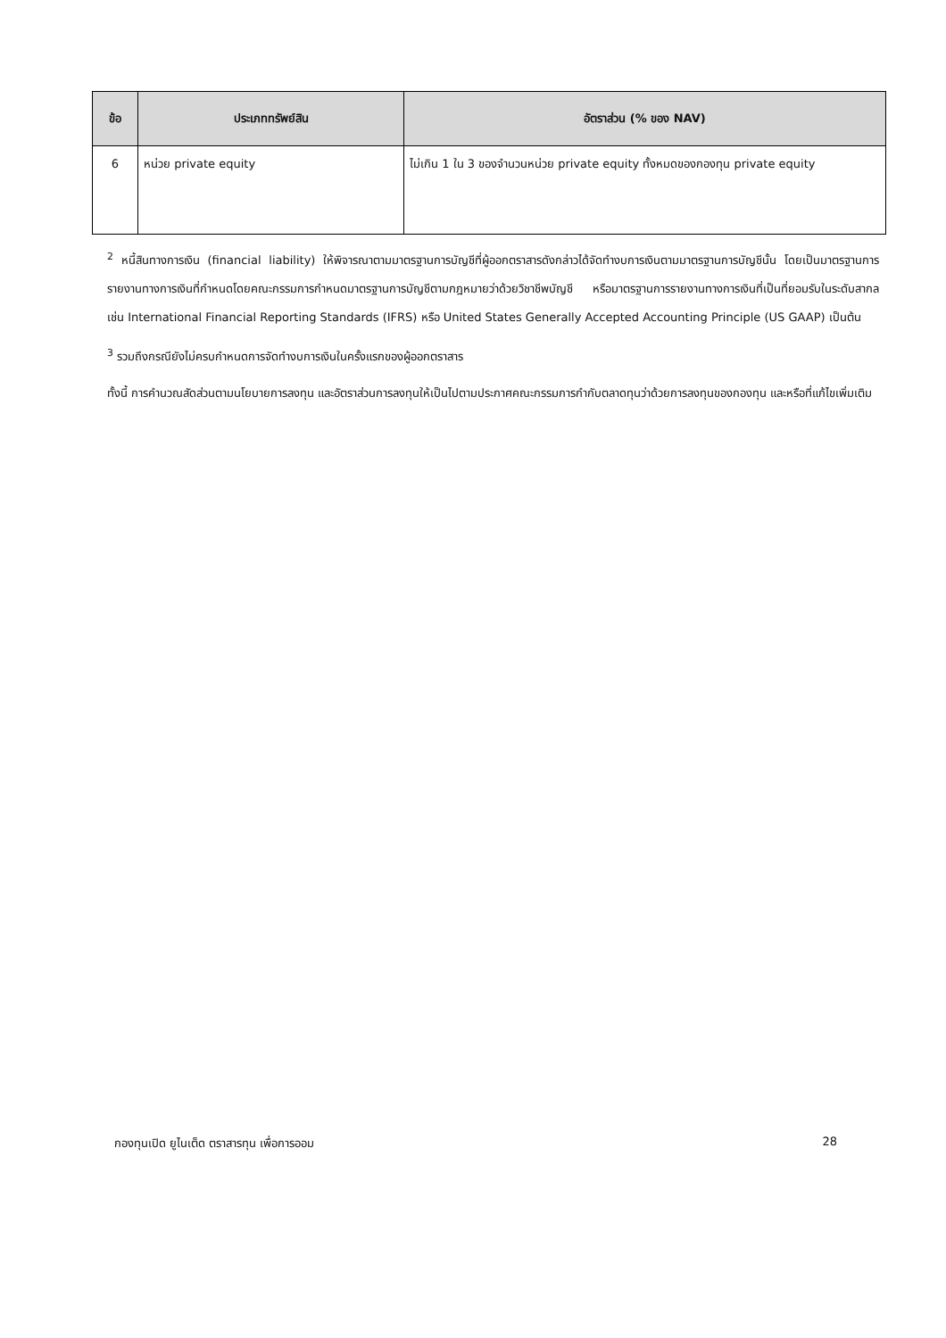| ข้อ | ประเภททรัพย์สิน | อัตราส่วน (% ของ NAV) |
| --- | --- | --- |
| 6 | หน่วย private equity | ไม่เกิน 1 ใน 3 ของจำนวนหน่วย private equity ทั้งหมดของกองทุน private equity |
<sup>2</sup> หนี้สินทางการเงิน (financial liability) ให้พิจารณาตามมาตรฐานการบัญชีที่ผู้ออกตราสารดังกล่าวได้จัดทำงบการเงินตามมาตรฐานการบัญชีนั้น โดยเป็นมาตรฐานการรายงานทางการเงินที่กำหนดโดยคณะกรรมการกำหนดมาตรฐานการบัญชีตามกฎหมายว่าด้วยวิชาชีพบัญชี หรือมาตรฐานการรายงานทางการเงินที่เป็นที่ยอมรับในระดับสากล เช่น International Financial Reporting Standards (IFRS) หรือ United States Generally Accepted Accounting Principle (US GAAP) เป็นต้น
<sup>3</sup> รวมถึงกรณียังไม่ครบกำหนดการจัดทำงบการเงินในครั้งแรกของผู้ออกตราสาร
ทั้งนี้ การคำนวณสัดส่วนตามนโยบายการลงทุน และอัตราส่วนการลงทุนให้เป็นไปตามประกาศคณะกรรมการกำกับตลาดทุนว่าด้วยการลงทุนของกองทุน และหรือที่แก้ไขเพิ่มเติม
กองทุนเปิด ยูไนเต็ด ตราสารทุน เพื่อการออม 28